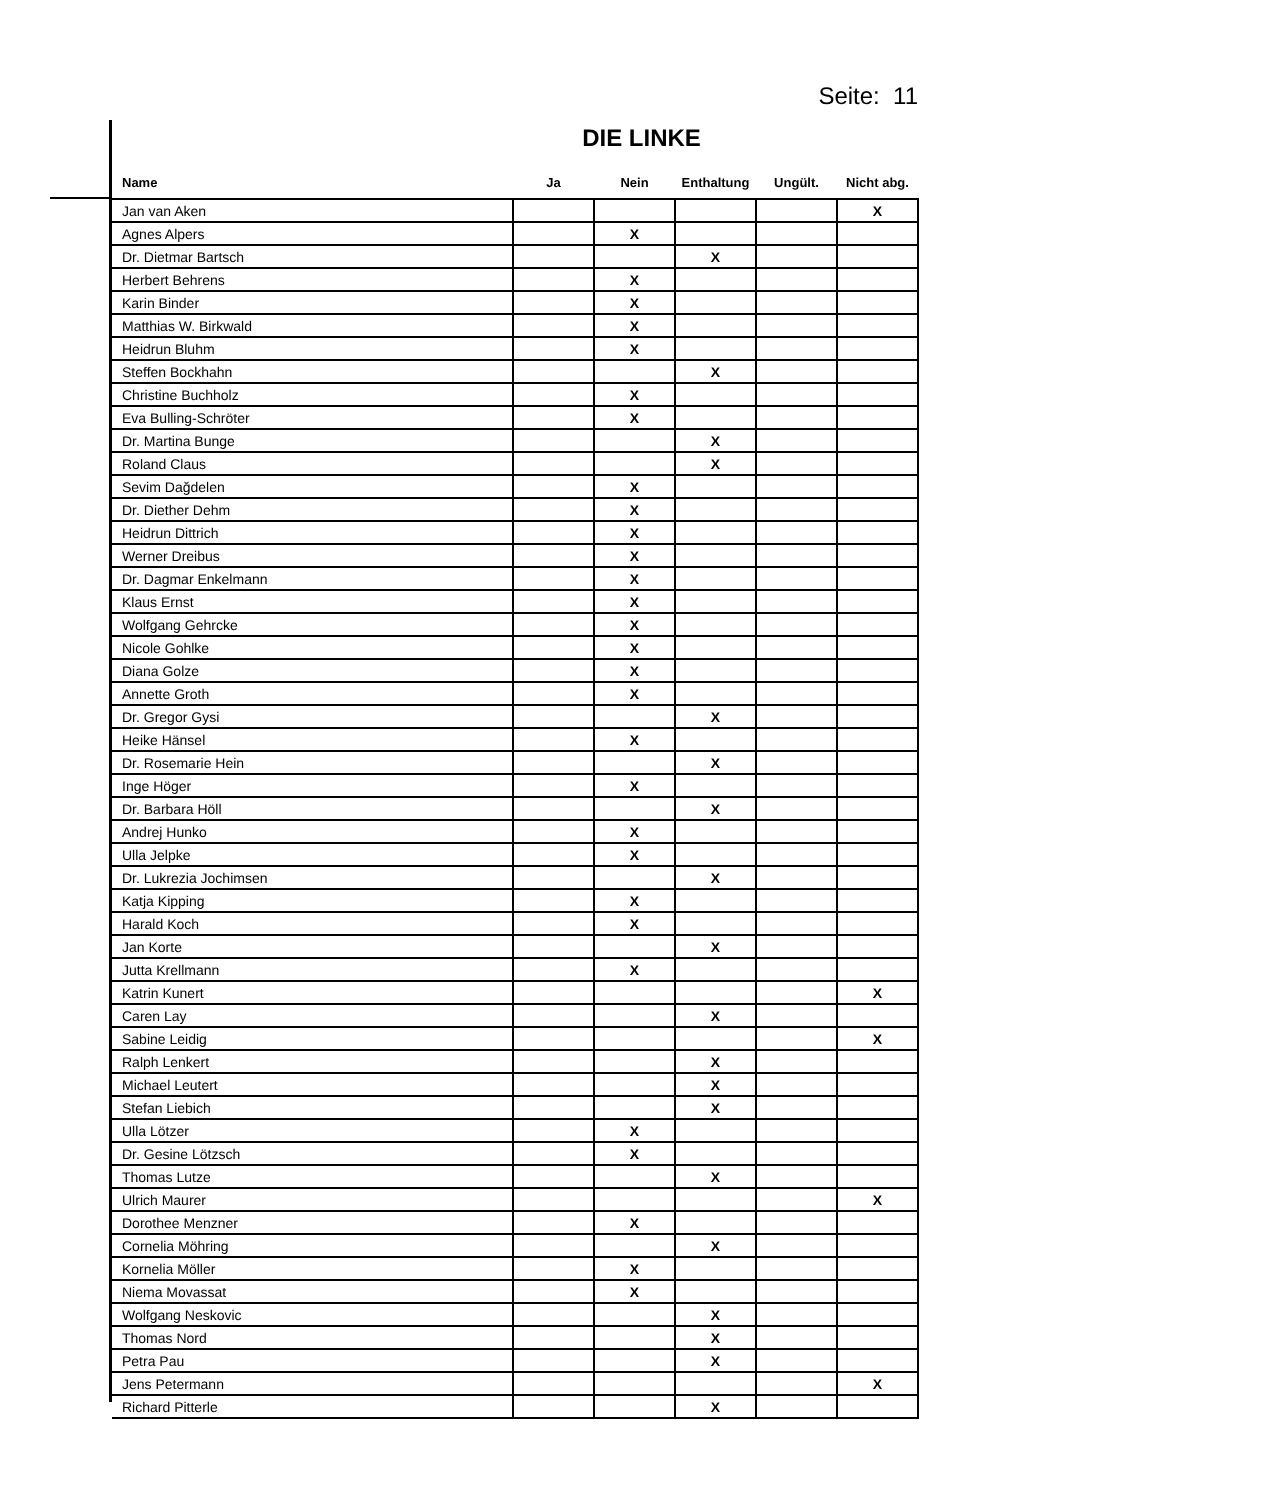Seite: 11
DIE LINKE
| Name | Ja | Nein | Enthaltung | Ungült. | Nicht abg. |
| --- | --- | --- | --- | --- | --- |
| Jan van Aken | | | | | X |
| Agnes Alpers | | X | | | |
| Dr. Dietmar Bartsch | | | X | | |
| Herbert Behrens | | X | | | |
| Karin Binder | | X | | | |
| Matthias W. Birkwald | | X | | | |
| Heidrun Bluhm | | X | | | |
| Steffen Bockhahn | | | X | | |
| Christine Buchholz | | X | | | |
| Eva Bulling-Schröter | | X | | | |
| Dr. Martina Bunge | | | X | | |
| Roland Claus | | | X | | |
| Sevim Dağdelen | | X | | | |
| Dr. Diether Dehm | | X | | | |
| Heidrun Dittrich | | X | | | |
| Werner Dreibus | | X | | | |
| Dr. Dagmar Enkelmann | | X | | | |
| Klaus Ernst | | X | | | |
| Wolfgang Gehrcke | | X | | | |
| Nicole Gohlke | | X | | | |
| Diana Golze | | X | | | |
| Annette Groth | | X | | | |
| Dr. Gregor Gysi | | | X | | |
| Heike Hänsel | | X | | | |
| Dr. Rosemarie Hein | | | X | | |
| Inge Höger | | X | | | |
| Dr. Barbara Höll | | | X | | |
| Andrej Hunko | | X | | | |
| Ulla Jelpke | | X | | | |
| Dr. Lukrezia Jochimsen | | | X | | |
| Katja Kipping | | X | | | |
| Harald Koch | | X | | | |
| Jan Korte | | | X | | |
| Jutta Krellmann | | X | | | |
| Katrin Kunert | | | | | X |
| Caren Lay | | | X | | |
| Sabine Leidig | | | | | X |
| Ralph Lenkert | | | X | | |
| Michael Leutert | | | X | | |
| Stefan Liebich | | | X | | |
| Ulla Lötzer | | X | | | |
| Dr. Gesine Lötzsch | | X | | | |
| Thomas Lutze | | | X | | |
| Ulrich Maurer | | | | | X |
| Dorothee Menzner | | X | | | |
| Cornelia Möhring | | | X | | |
| Kornelia Möller | | X | | | |
| Niema Movassat | | X | | | |
| Wolfgang Neskovic | | | X | | |
| Thomas Nord | | | X | | |
| Petra Pau | | | X | | |
| Jens Petermann | | | | | X |
| Richard Pitterle | | | X | | |